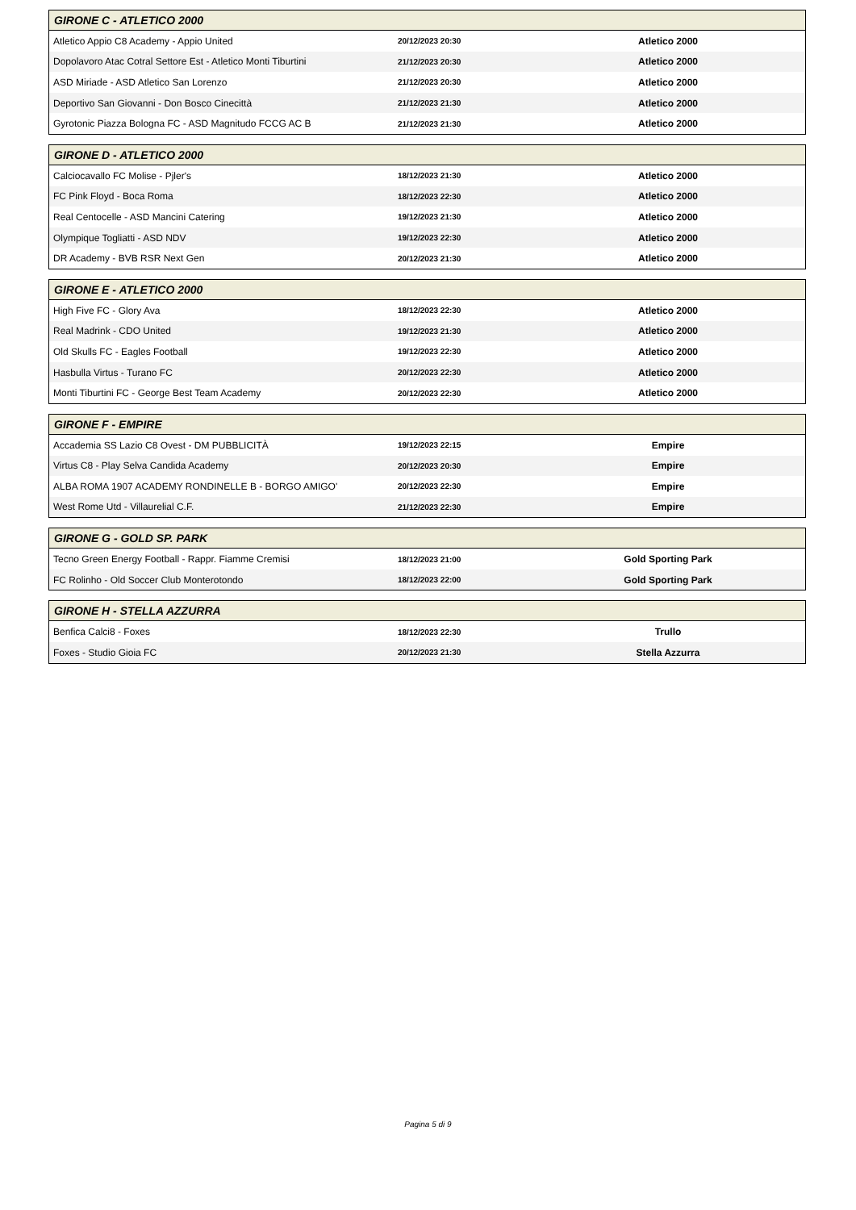| GIRONE C - ATLETICO 2000 | | | |
| --- | --- | --- | --- |
| Atletico Appio C8 Academy - Appio United | 20/12/2023 20:30 | Atletico 2000 | |
| Dopolavoro Atac Cotral Settore Est - Atletico Monti Tiburtini | 21/12/2023 20:30 | Atletico 2000 | |
| ASD Miriade - ASD Atletico San Lorenzo | 21/12/2023 20:30 | Atletico 2000 | |
| Deportivo San Giovanni - Don Bosco Cinecittà | 21/12/2023 21:30 | Atletico 2000 | |
| Gyrotonic Piazza Bologna FC - ASD Magnitudo FCCG AC B | 21/12/2023 21:30 | Atletico 2000 | |
| GIRONE D - ATLETICO 2000 | | | |
| --- | --- | --- | --- |
| Calciocavallo FC Molise - Pjler's | 18/12/2023 21:30 | Atletico 2000 | |
| FC Pink Floyd - Boca Roma | 18/12/2023 22:30 | Atletico 2000 | |
| Real Centocelle - ASD Mancini Catering | 19/12/2023 21:30 | Atletico 2000 | |
| Olympique Togliatti - ASD NDV | 19/12/2023 22:30 | Atletico 2000 | |
| DR Academy - BVB RSR Next Gen | 20/12/2023 21:30 | Atletico 2000 | |
| GIRONE E - ATLETICO 2000 | | | |
| --- | --- | --- | --- |
| High Five FC - Glory Ava | 18/12/2023 22:30 | Atletico 2000 | |
| Real Madrink - CDO United | 19/12/2023 21:30 | Atletico 2000 | |
| Old Skulls FC - Eagles Football | 19/12/2023 22:30 | Atletico 2000 | |
| Hasbulla Virtus - Turano FC | 20/12/2023 22:30 | Atletico 2000 | |
| Monti Tiburtini FC - George Best Team Academy | 20/12/2023 22:30 | Atletico 2000 | |
| GIRONE F - EMPIRE | | | |
| --- | --- | --- | --- |
| Accademia SS Lazio C8 Ovest - DM PUBBLICITÀ | 19/12/2023 22:15 | Empire | |
| Virtus C8 - Play Selva Candida Academy | 20/12/2023 20:30 | Empire | |
| ALBA ROMA 1907 ACADEMY RONDINELLE B - BORGO AMIGO' | 20/12/2023 22:30 | Empire | |
| West Rome Utd - Villaurelial C.F. | 21/12/2023 22:30 | Empire | |
| GIRONE G - GOLD SP. PARK | | | |
| --- | --- | --- | --- |
| Tecno Green Energy Football - Rappr. Fiamme Cremisi | 18/12/2023 21:00 | Gold Sporting Park | |
| FC Rolinho - Old Soccer Club Monterotondo | 18/12/2023 22:00 | Gold Sporting Park | |
| GIRONE H - STELLA AZZURRA | | | |
| --- | --- | --- | --- |
| Benfica Calci8 - Foxes | 18/12/2023 22:30 | Trullo | |
| Foxes - Studio Gioia FC | 20/12/2023 21:30 | Stella Azzurra | |
Pagina 5 di 9